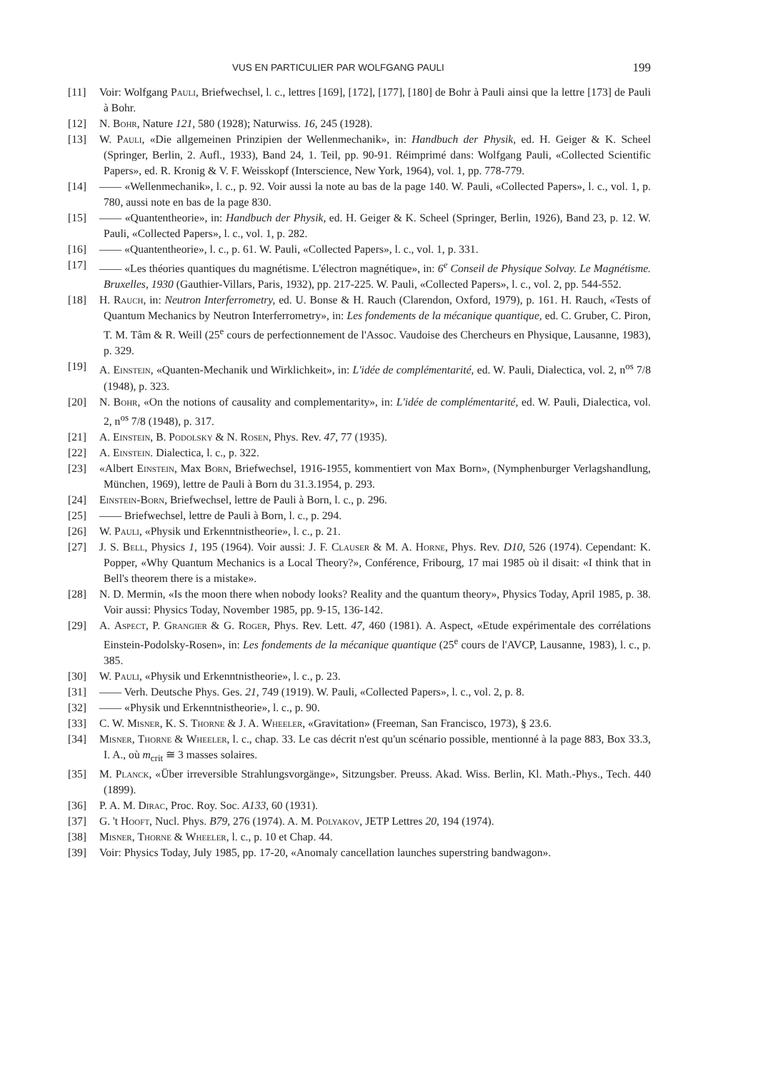VUS EN PARTICULIER PAR WOLFGANG PAULI 199
[11] Voir: Wolfgang Pauli, Briefwechsel, l. c., lettres [169], [172], [177], [180] de Bohr à Pauli ainsi que la lettre [173] de Pauli à Bohr.
[12] N. Bohr, Nature 121, 580 (1928); Naturwiss. 16, 245 (1928).
[13] W. Pauli, «Die allgemeinen Prinzipien der Wellenmechanik», in: Handbuch der Physik, ed. H. Geiger & K. Scheel (Springer, Berlin, 2. Aufl., 1933), Band 24, 1. Teil, pp. 90-91. Réimprimé dans: Wolfgang Pauli, «Collected Scientific Papers», ed. R. Kronig & V. F. Weisskopf (Interscience, New York, 1964), vol. 1, pp. 778-779.
[14] —— «Wellenmechanik», l. c., p. 92. Voir aussi la note au bas de la page 140. W. Pauli, «Collected Papers», l. c., vol. 1, p. 780, aussi note en bas de la page 830.
[15] —— «Quantentheorie», in: Handbuch der Physik, ed. H. Geiger & K. Scheel (Springer, Berlin, 1926), Band 23, p. 12. W. Pauli, «Collected Papers», l. c., vol. 1, p. 282.
[16] —— «Quantentheorie», l. c., p. 61. W. Pauli, «Collected Papers», l. c., vol. 1, p. 331.
[17] —— «Les théories quantiques du magnétisme. L'électron magnétique», in: 6<sup>e</sup> Conseil de Physique Solvay. Le Magnétisme. Bruxelles, 1930 (Gauthier-Villars, Paris, 1932), pp. 217-225. W. Pauli, «Collected Papers», l. c., vol. 2, pp. 544-552.
[18] H. Rauch, in: Neutron Interferrometry, ed. U. Bonse & H. Rauch (Clarendon, Oxford, 1979), p. 161. H. Rauch, «Tests of Quantum Mechanics by Neutron Interferrometry», in: Les fondements de la mécanique quantique, ed. C. Gruber, C. Piron, T. M. Tâm & R. Weill (25<sup>e</sup> cours de perfectionnement de l'Assoc. Vaudoise des Chercheurs en Physique, Lausanne, 1983), p. 329.
[19] A. Einstein, «Quanten-Mechanik und Wirklichkeit», in: L'idée de complémentarité, ed. W. Pauli, Dialectica, vol. 2, n<sup>os</sup> 7/8 (1948), p. 323.
[20] N. Bohr, «On the notions of causality and complementarity», in: L'idée de complémentarité, ed. W. Pauli, Dialectica, vol. 2, n<sup>os</sup> 7/8 (1948), p. 317.
[21] A. Einstein, B. Podolsky & N. Rosen, Phys. Rev. 47, 77 (1935).
[22] A. Einstein. Dialectica, l. c., p. 322.
[23] «Albert Einstein, Max Born, Briefwechsel, 1916-1955, kommentiert von Max Born», (Nymphenburger Verlagshandlung, München, 1969), lettre de Pauli à Born du 31.3.1954, p. 293.
[24] Einstein-Born, Briefwechsel, lettre de Pauli à Born, l. c., p. 296.
[25] —— Briefwechsel, lettre de Pauli à Born, l. c., p. 294.
[26] W. Pauli, «Physik und Erkenntnistheorie», l. c., p. 21.
[27] J. S. Bell, Physics 1, 195 (1964). Voir aussi: J. F. Clauser & M. A. Horne, Phys. Rev. D10, 526 (1974). Cependant: K. Popper, «Why Quantum Mechanics is a Local Theory?», Conférence, Fribourg, 17 mai 1985 où il disait: «I think that in Bell's theorem there is a mistake».
[28] N. D. Mermin, «Is the moon there when nobody looks? Reality and the quantum theory», Physics Today, April 1985, p. 38. Voir aussi: Physics Today, November 1985, pp. 9-15, 136-142.
[29] A. Aspect, P. Grangier & G. Roger, Phys. Rev. Lett. 47, 460 (1981). A. Aspect, «Etude expérimentale des corrélations Einstein-Podolsky-Rosen», in: Les fondements de la mécanique quantique (25<sup>e</sup> cours de l'AVCP, Lausanne, 1983), l. c., p. 385.
[30] W. Pauli, «Physik und Erkenntnistheorie», l. c., p. 23.
[31] —— Verh. Deutsche Phys. Ges. 21, 749 (1919). W. Pauli, «Collected Papers», l. c., vol. 2, p. 8.
[32] —— «Physik und Erkenntnistheorie», l. c., p. 90.
[33] C. W. Misner, K. S. Thorne & J. A. Wheeler, «Gravitation» (Freeman, San Francisco, 1973), § 23.6.
[34] Misner, Thorne & Wheeler, l. c., chap. 33. Le cas décrit n'est qu'un scénario possible, mentionné à la page 883, Box 33.3, I. A., où m<sub>crit</sub> ≅ 3 masses solaires.
[35] M. Planck, «Über irreversible Strahlungsvorgänge», Sitzungsber. Preuss. Akad. Wiss. Berlin, Kl. Math.-Phys., Tech. 440 (1899).
[36] P. A. M. Dirac, Proc. Roy. Soc. A133, 60 (1931).
[37] G. 't Hooft, Nucl. Phys. B79, 276 (1974). A. M. Polyakov, JETP Lettres 20, 194 (1974).
[38] Misner, Thorne & Wheeler, l. c., p. 10 et Chap. 44.
[39] Voir: Physics Today, July 1985, pp. 17-20, «Anomaly cancellation launches superstring bandwagon».